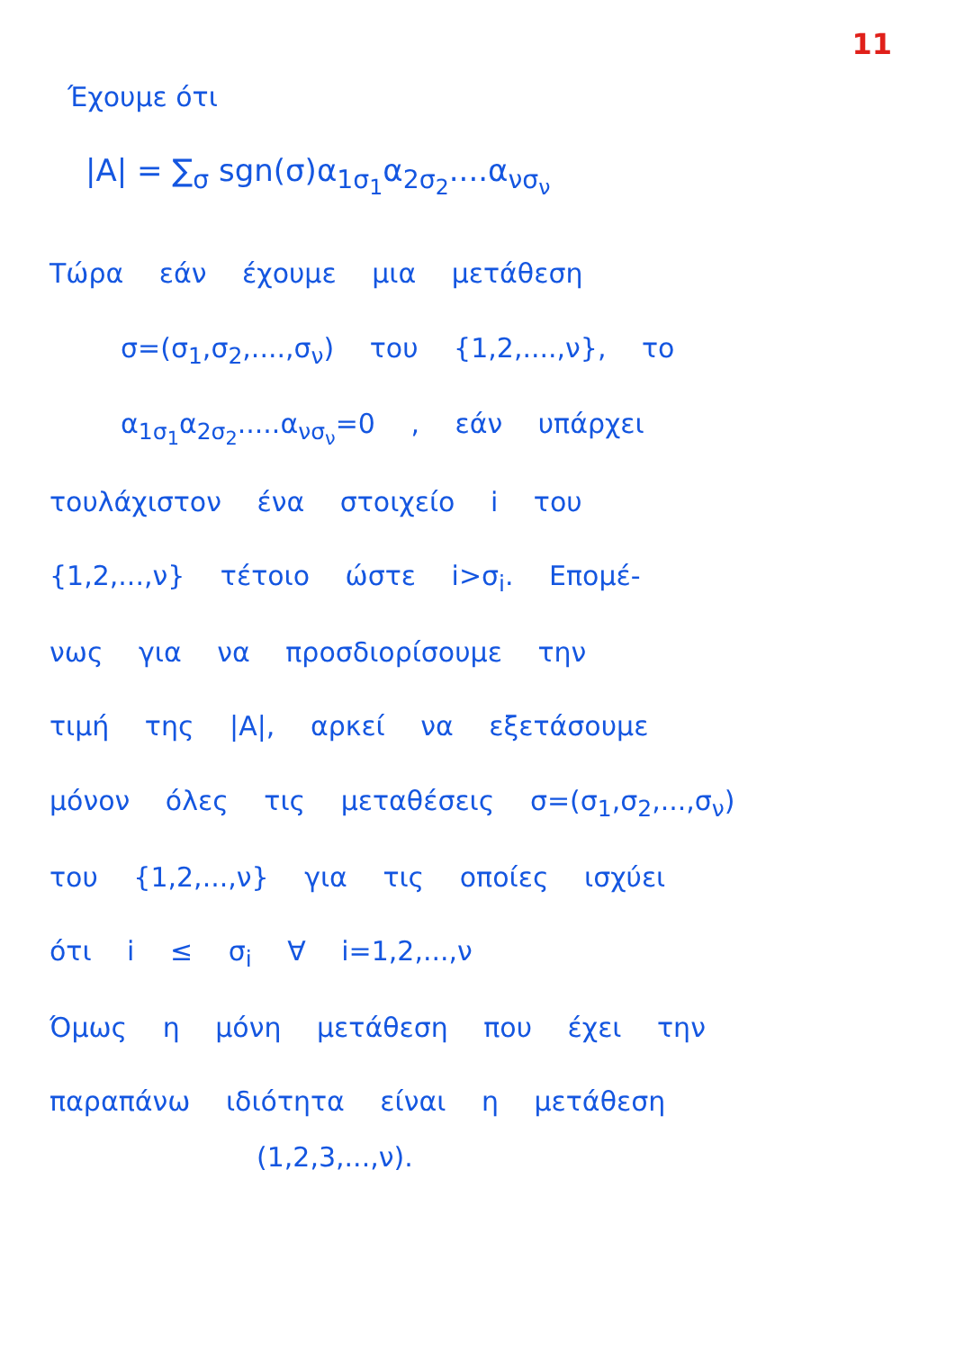11
Έχουμε ότι
|A| = ∑<sub>σ</sub> sgn(σ)α<sub>1σ<sub>1</sub></sub>α<sub>2σ<sub>2</sub></sub>....α<sub>νσ<sub>ν</sub></sub>
Τώρα εάν έχουμε μια μετάθεση
σ=(σ<sub>1</sub>,σ<sub>2</sub>,....,σ<sub>ν</sub>) του {1,2,....,ν}, το
α<sub>1σ<sub>1</sub></sub>α<sub>2σ<sub>2</sub></sub>.....α<sub>νσ<sub>ν</sub></sub>=0 , εάν υπάρχει
τουλάχιστον ένα στοιχείο i του
{1,2,...,ν} τέτοιο ώστε i>σ<sub>i</sub>. Επομέ-
νως για να προσδιορίσουμε την
τιμή της |A|, αρκεί να εξετάσουμε
μόνον όλες τις μεταθέσεις σ=(σ<sub>1</sub>,σ<sub>2</sub>,...,σ<sub>ν</sub>)
του {1,2,...,ν} για τις οποίες ισχύει
ότι i ≤ σ<sub>i</sub> ∀ i=1,2,...,ν
Όμως η μόνη μετάθεση που έχει την
παραπάνω ιδιότητα είναι η μετάθεση
(1,2,3,...,ν).